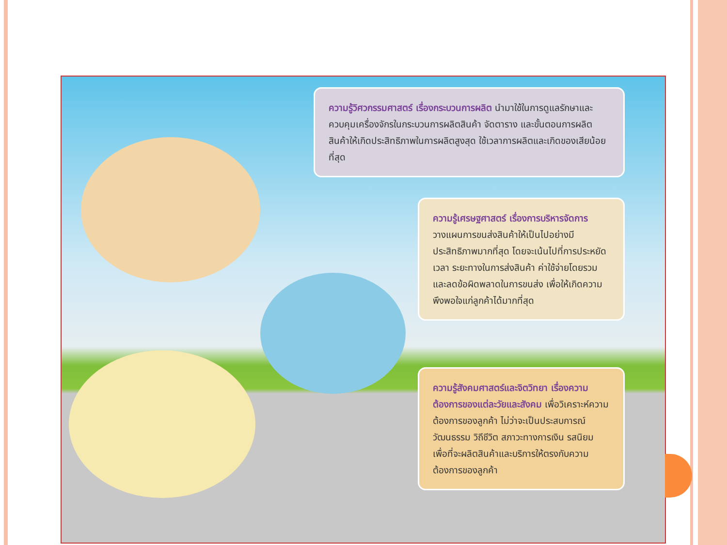ความรู้วิศวกรรมศาสตร์ เรื่องกระบวนการผลิต นำมาใช้ในการดูแลรักษาและควบคุมเครื่องจักรในกระบวนการผลิตสินค้า จัดตาราง และขั้นตอนการผลิตสินค้าให้เกิดประสิทธิภาพในการผลิตสูงสุด ใช้เวลาการผลิตและเกิดของเสียน้อยที่สุด
ความรู้เศรษฐศาสตร์ เรื่องการบริหารจัดการ วางแผนการขนส่งสินค้าให้เป็นไปอย่างมีประสิทธิภาพมากที่สุด โดยจะเน้นไปที่การประหยัดเวลา ระยะทางในการส่งสินค้า ค่าใช้จ่ายโดยรวม และลดข้อผิดพลาดในการขนส่ง เพื่อให้เกิดความพึงพอใจแก่ลูกค้าได้มากที่สุด
ความรู้สังคมศาสตร์และจิตวิทยา เรื่องความต้องการของแต่ละวัยและสังคม เพื่อวิเคราะห์ความต้องการของลูกค้า ไม่ว่าจะเป็นประสบการณ์ วัฒนธรรม วิถีชีวิต สภาวะทางการเงิน รสนิยม เพื่อที่จะผลิตสินค้าและบริการให้ตรงกับความต้องการของลูกค้า